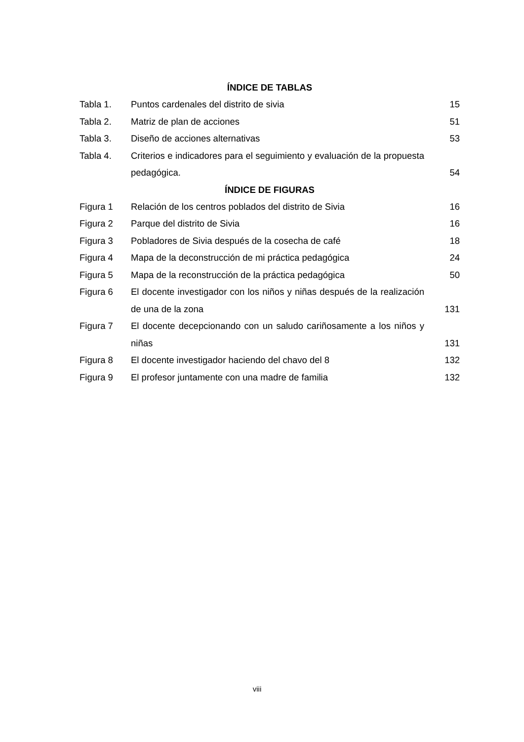ÍNDICE DE TABLAS
Tabla 1. Puntos cardenales del distrito de sivia 15
Tabla 2. Matriz de plan de acciones 51
Tabla 3. Diseño de acciones alternativas 53
Tabla 4. Criterios e indicadores para el seguimiento y evaluación de la propuesta pedagógica.
54
ÍNDICE DE FIGURAS
Figura 1 Relación de los centros poblados del distrito de Sivia
16
Figura 2 Parque del distrito de Sivia 16
Figura 3 Pobladores de Sivia después de la cosecha de café 18
Figura 4 Mapa de la deconstrucción de mi práctica pedagógica 24
Figura 5 Mapa de la reconstrucción de la práctica pedagógica 50
Figura 6 El docente investigador con los niños y niñas después de la realización de una de la zona
131
Figura 7 El docente decepcionando con un saludo cariñosamente a los niños y niñas
131
Figura 8 El docente investigador haciendo del chavo del 8 132
Figura 9 El profesor juntamente con una madre de familia 132
viii